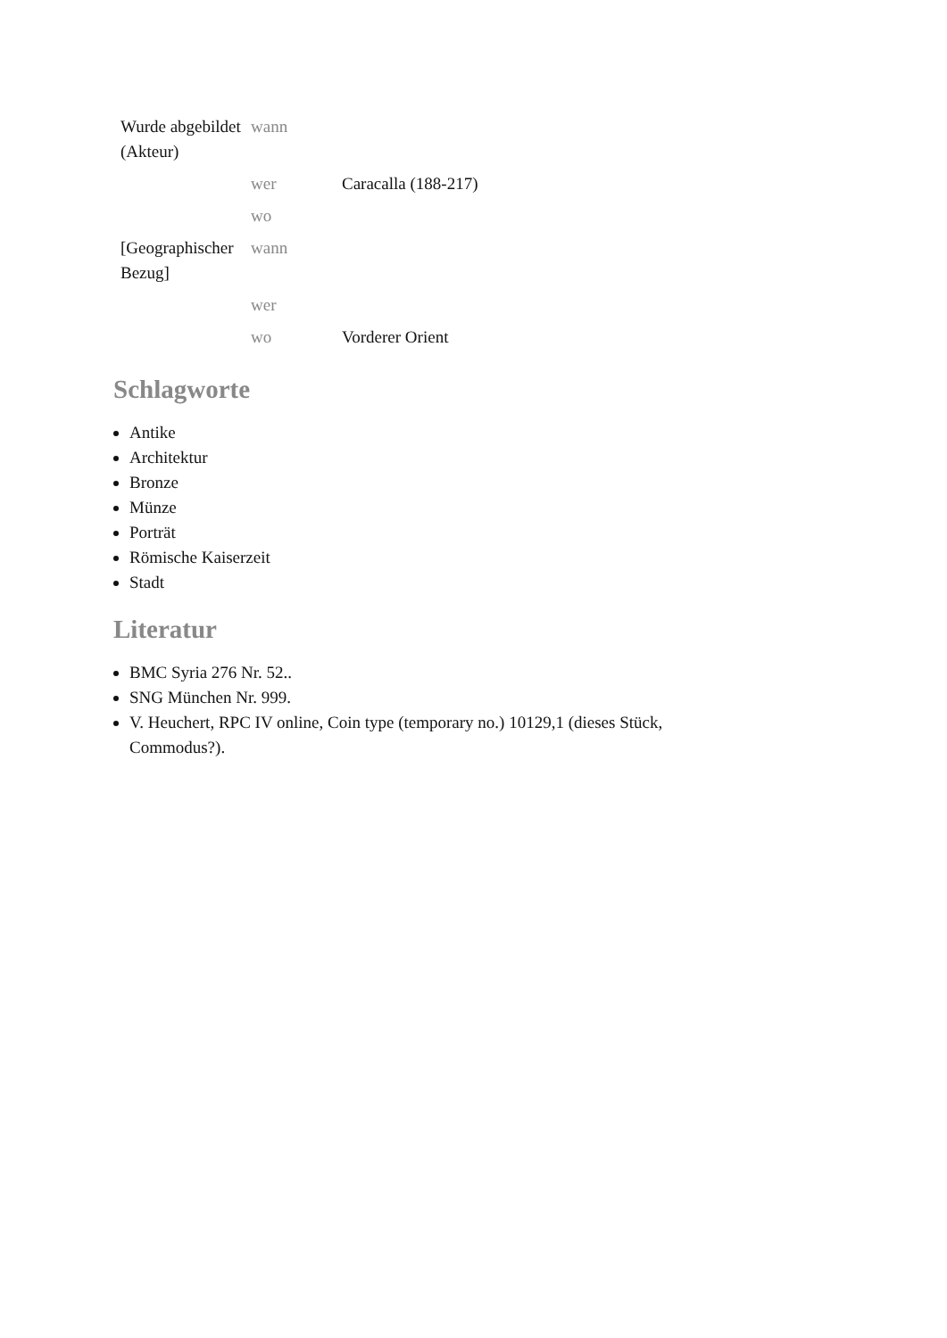| Wurde abgebildet (Akteur) | wann | |
| | wer | Caracalla (188-217) |
| | wo | |
| [Geographischer Bezug] | wann | |
| | wer | |
| | wo | Vorderer Orient |
Schlagworte
Antike
Architektur
Bronze
Münze
Porträt
Römische Kaiserzeit
Stadt
Literatur
BMC Syria 276 Nr. 52..
SNG München Nr. 999.
V. Heuchert, RPC IV online, Coin type (temporary no.) 10129,1 (dieses Stück, Commodus?).